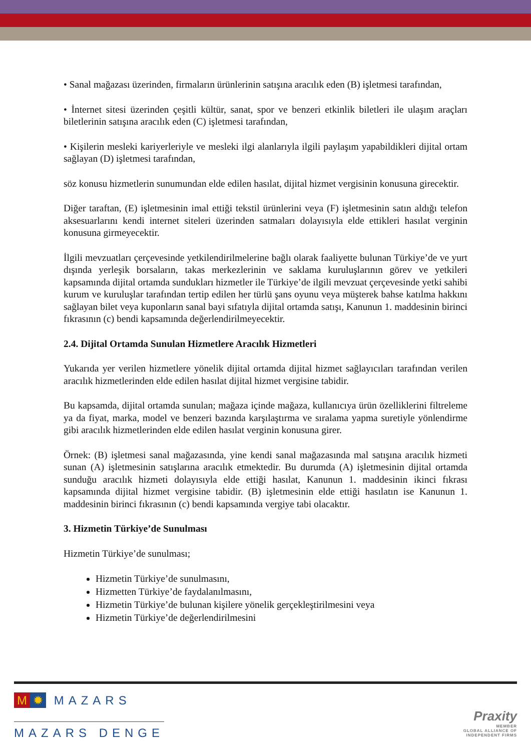• Sanal mağazası üzerinden, firmaların ürünlerinin satışına aracılık eden (B) işletmesi tarafından,
• İnternet sitesi üzerinden çeşitli kültür, sanat, spor ve benzeri etkinlik biletleri ile ulaşım araçları biletlerinin satışına aracılık eden (C) işletmesi tarafından,
• Kişilerin mesleki kariyerleriyle ve mesleki ilgi alanlarıyla ilgili paylaşım yapabildikleri dijital ortam sağlayan (D) işletmesi tarafından,
söz konusu hizmetlerin sunumundan elde edilen hasılat, dijital hizmet vergisinin konusuna girecektir.
Diğer taraftan, (E) işletmesinin imal ettiği tekstil ürünlerini veya (F) işletmesinin satın aldığı telefon aksesuarlarını kendi internet siteleri üzerinden satmaları dolayısıyla elde ettikleri hasılat verginin konusuna girmeyecektir.
İlgili mevzuatları çerçevesinde yetkilendirilmelerine bağlı olarak faaliyette bulunan Türkiye’de ve yurt dışında yerleşik borsaların, takas merkezlerinin ve saklama kuruluşlarının görev ve yetkileri kapsamında dijital ortamda sundukları hizmetler ile Türkiye’de ilgili mevzuat çerçevesinde yetki sahibi kurum ve kuruluşlar tarafından tertip edilen her türlü şans oyunu veya müşterek bahse katılma hakkını sağlayan bilet veya kuponların sanal bayi sıfatıyla dijital ortamda satışı, Kanunun 1. maddesinin birinci fıkrasının (c) bendi kapsamında değerlendirilmeyecektir.
2.4. Dijital Ortamda Sunulan Hizmetlere Aracılık Hizmetleri
Yukarıda yer verilen hizmetlere yönelik dijital ortamda dijital hizmet sağlayıcıları tarafından verilen aracılık hizmetlerinden elde edilen hasılat dijital hizmet vergisine tabidir.
Bu kapsamda, dijital ortamda sunulan; mağaza içinde mağaza, kullanıcıya ürün özelliklerini filtreleme ya da fiyat, marka, model ve benzeri bazında karşılaştırma ve sıralama yapma suretiyle yönlendirme gibi aracılık hizmetlerinden elde edilen hasılat verginin konusuna girer.
Örnek: (B) işletmesi sanal mağazasında, yine kendi sanal mağazasında mal satışına aracılık hizmeti sunan (A) işletmesinin satışlarına aracılık etmektedir. Bu durumda (A) işletmesinin dijital ortamda sunduğu aracılık hizmeti dolayısıyla elde ettiği hasılat, Kanunun 1. maddesinin ikinci fıkrası kapsamında dijital hizmet vergisine tabidir. (B) işletmesinin elde ettiği hasılatın ise Kanunun 1. maddesinin birinci fıkrasının (c) bendi kapsamında vergiye tabi olacaktır.
3. Hizmetin Türkiye’de Sunulması
Hizmetin Türkiye’de sunulması;
Hizmetin Türkiye’de sunulmasını,
Hizmetten Türkiye’de faydalanılmasını,
Hizmetin Türkiye’de bulunan kişilere yönelik gerçekleştirilmesini veya
Hizmetin Türkiye’de değerlendirilmesini
M ✹ MAZARS
MAZARS DENGE
Praxity
MEMBER
GLOBAL ALLIANCE OF
INDEPENDENT FIRMS